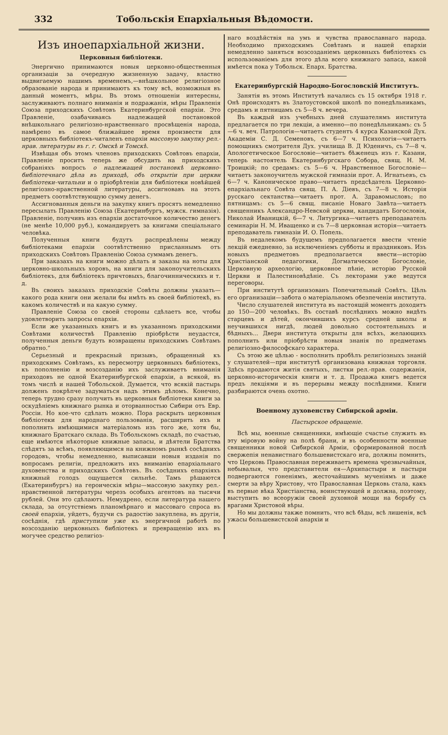332 Тобольскія Епархіальныя Вѣдомости.
Изъ иноепархіальной жизни.
Церковныя библіотеки.
Энергично принимаются новыя церковно-общественныя организаціи за очередную жизненную задачу, властно выдвигаемую нашимъ временемъ,—внѣшкольное религіозное образованіе народа и принимаютъ къ тому всѣ, возможныя въ данный моментъ, мѣры. Въ этомъ отношеніи интересны, заслуживаютъ полнаго вниманія и подражанія, мѣры Правленія Союза приходскихъ Совѣтовъ Екатеринбургской епархіи. Это Правленіе, озабачиваясь надлежащей постановкой внѣшкольнаго религіозно-нравственнаго просвѣщенія народа, намѣрено въ самое ближайшее время произвести для церковныхъ библіотекъ-читаленъ епархіи массовую закупку рел.-нрав. литературы въ г. г. Омскѣ и Томскѣ.
Извѣщая объ этомъ членовъ приходскихъ Совѣтовъ епархіи, Правленіе проситъ теперь же обсудить на приходскихъ собраніяхъ вопросъ о надлежащей постановкѣ церковно-библіотечнаго дѣла въ приходѣ, объ открытіи при церкви библіотеки-читальни и о пріобрѣтеніи для библіотеки новѣйшей религіозно-нравственной литературы, ассигновавъ на этотъ предметъ соотвѣтствующую сумму денегъ.
Ассигнованныя деньги на закупку книгъ просятъ немедленно пересылать Правленію Союза (Екатеринбургъ, мужск. гимназія). Правленіе, получивъ изъ епархіи достаточное количество денегъ (не менѣе 10,000 руб.), командируетъ за книгами спеціальнаго человѣка.
Полученныя книги будутъ распредѣлены между библіотеками епархіи соотвѣтственно присланнымъ отъ приходскихъ Совѣтовъ Правленію Союза суммамъ денегъ.
При заказахъ на книги можно дѣлать и заказы на ноты для церковно-школьныхъ хоровъ, на книги для законоучительскихъ библіотекъ, для библіотекъ причтовыхъ, благочинническихъ и т. д.
Въ своихъ заказахъ приходскіе Совѣты должны указать—какого рода книги они желали бы имѣть въ своей библіотекѣ, въ какомъ количествѣ и на какую сумму.
Правленіе Союза со своей стороны сдѣлаетъ все, чтобы удовлетворить запросы епархіи.
Если же указанныхъ книгъ и въ указанномъ приходскими Совѣтами количествѣ Правленію пріобрѣсти неудастся, полученныя деньги будуть возвращены приходскимъ Совѣтамъ обратно.“
Серьезный и прекрасный призывъ, обращенный къ приходскимъ Совѣтамъ, къ пересмотру церковныхъ библіотекъ, къ пополненію и возсозданію ихъ заслуживаетъ вниманія приходовъ не одной Екатеринбургской епархіи, а всякой, въ томъ числѣ и нашей Тобольской. Думается, что всякій пастырь долженъ покрѣпче задуматься надъ этимъ дѣломъ. Конечно, теперь трудно сразу получить въ церковныя библіотеки книги за оскудѣніемъ книжнаго рынка и оторванностью Сибири отъ Евр. Россіи. Но кое-что сдѣлать можно. Пора раскрыть церковныя библіотеки для народнаго пользованія, расширить ихъ и пополнить имѣющимися матеріаломъ изъ того же, хотя бы, книжнаго Братскаго склада. Въ Тобольскомъ складѣ, по счастью, еще имѣются нѣкоторые книжные запасы, и дѣятели Братства слѣдятъ за всѣмъ, появляющимся на книжномъ рынкѣ сосѣднихъ городовъ, чтобы немедленно, выписавши новыя изданія по вопросамъ религіи, предложить ихъ вниманію епархіальнаго духовенства и приходскихъ Совѣтовъ. Въ сосѣднихъ епархіяхъ книжный голодъ ощущается сильнѣе. Тамъ рѣшаются (Екатеринбургъ) на героическія мѣры—массовую закупку рел.-нравственной литературы черезъ особыхъ агентовъ на тысячи рублей. Они это сдѣлаютъ. Немудрено, если литература нашего склада, за отсутствіемъ планомѣрнаго и массоваго спроса въ своей епархіи, уйдетъ, будучи съ радостію закуплена, въ другія, сосѣднія, гдѣ приступили уже къ энергичной работѣ по возсозданію церковныхъ библіотекъ и превращенію ихъ въ могучее средство религіоз-
наго воздѣйствія на умъ и чувства православнаго народа. Необходимо приходскимъ Совѣтамъ и нашей епархіи немедленно заняться возсозданіемъ церковныхъ библіотекъ съ использованіемъ для этого дѣла всего книжнаго запаса, какой имѣется пока у Тобольск. Епарх. Братства.
Екатеринбургскій Народно-Богословскій Институтъ.
Занятія въ этомъ Институтѣ начались съ 15 октября 1918 г. Онѣ происходятъ въ Златоустовской школѣ по понедѣльникамъ, средамъ и пятницамъ съ 5—8 ч. вечера.
Въ каждый изъ учебныхъ дней слушателямъ института предлагается по три лекціи, а именно—по понедѣльникамъ: съ 5—6 ч. веч. Патрологія—читаетъ студентъ 4 курса Казанской Дух. Академіи С. Д. Семеновъ, съ 6—7 ч. Психологія—читаетъ помощникъ смотрителя Дух. училища В. Д Юденичъ, съ 7—8 ч. Апологетическое Богословіе—читаетъ бѣженецъ изъ г. Казани, теперь настоятель Екатеринбургскаго Собора, свящ. Н. М. Троицкій; по средамъ: съ 5—6 ч. Нравственное Богословіе—читаетъ законоучитель мужской гимназіи прот. А. Игнатьевъ, съ 6—7 ч. Каноническое право—читаетъ предсѣдатель Церковно-епархіальнаго Совѣта свящ. П. А. Діевъ, съ 7—8 ч. Исторія русскаго сектанства—читаетъ прот. А. Здравомысловъ; по пятницамъ: съ 5—6 свящ. писаніе Новаго Завѣта—читаетъ священникъ Александро-Невской церкви, кандидатъ Богословія, Николай Иваницкій, 6—7 ч. Литургика—читаетъ преподаватель семинаріи Н. М. Иващенко и съ 7—8 церковная исторія—читаетъ преподаватель гимназіи И. О. Попель.
Въ недалекомъ будущемъ предполагается ввести чтеніе лекцій ежедневно, за исключеніемъ субботы и праздниковъ. Изъ новыхъ предметовъ предполагается ввести—исторію Христіанской педагогики, Догматическое Богословіе, Церковную археологію, церковное пѣніе, исторію Русской Церкви и Палестиновѣдѣніе. Съ лекторами уже ведутся переговоры.
При институтѣ организованъ Попечительный Совѣтъ. Цѣль его организаціи—забота о матеріальномъ обезпеченіи института.
Число слушателей института въ настоящій моментъ доходитъ до 150—200 человѣкъ. Въ составѣ послѣднихъ можно видѣть старцевъ и дѣтей, окончившихъ курсъ средней школы и неучившихся нигдѣ, людей довольно состоятельныхъ и бѣдныхъ... Двери института открыты для всѣхъ, желающихъ пополнить или пріобрѣсти новыя знанія по предметамъ религіозно-философскаго характера.
Съ этою же цѣлью - восполнить пробѣлъ религіозныхъ знаній у слушателей—при институтѣ организована книжная торговля. Здѣсь продаются житія святыхъ, листки рел.-прав. содержанія, церковно-историческія книги и т. д. Продажа книгъ ведется предъ лекціями и въ перерывы между послѣдними. Книги разбираются очень охотно.
Военному духовенству Сибирской арміи.
Пастырское обращеніе.
Всѣ мы, военные священники, имѣющіе счастье служить въ эту міровую войну на полѣ брани, и въ особенности военные священники новой Сибирской Арміи, сформированной послѣ свержепія ненавистнаго большевистскаго ига, должны помнить, что Церковь Православная переживаетъ времена чрезвычайныя, небывалыя, что представители ея—Архипастыри и пастыри подвергаются гоненіямъ, жесточайшимъ мученіямъ и даже смерти за вѣру Христову, что Православная Церковь стала, какъ въ первые вѣка Христіанства, воинствующей и должна, поэтому, выступить во всеоружіи своей духовной мощи на борьбу съ врагами Христовой вѣры.
Но мы должны также помнить, что всѣ бѣды, всѣ лишенія, всѣ ужасы большевистской анархіи и